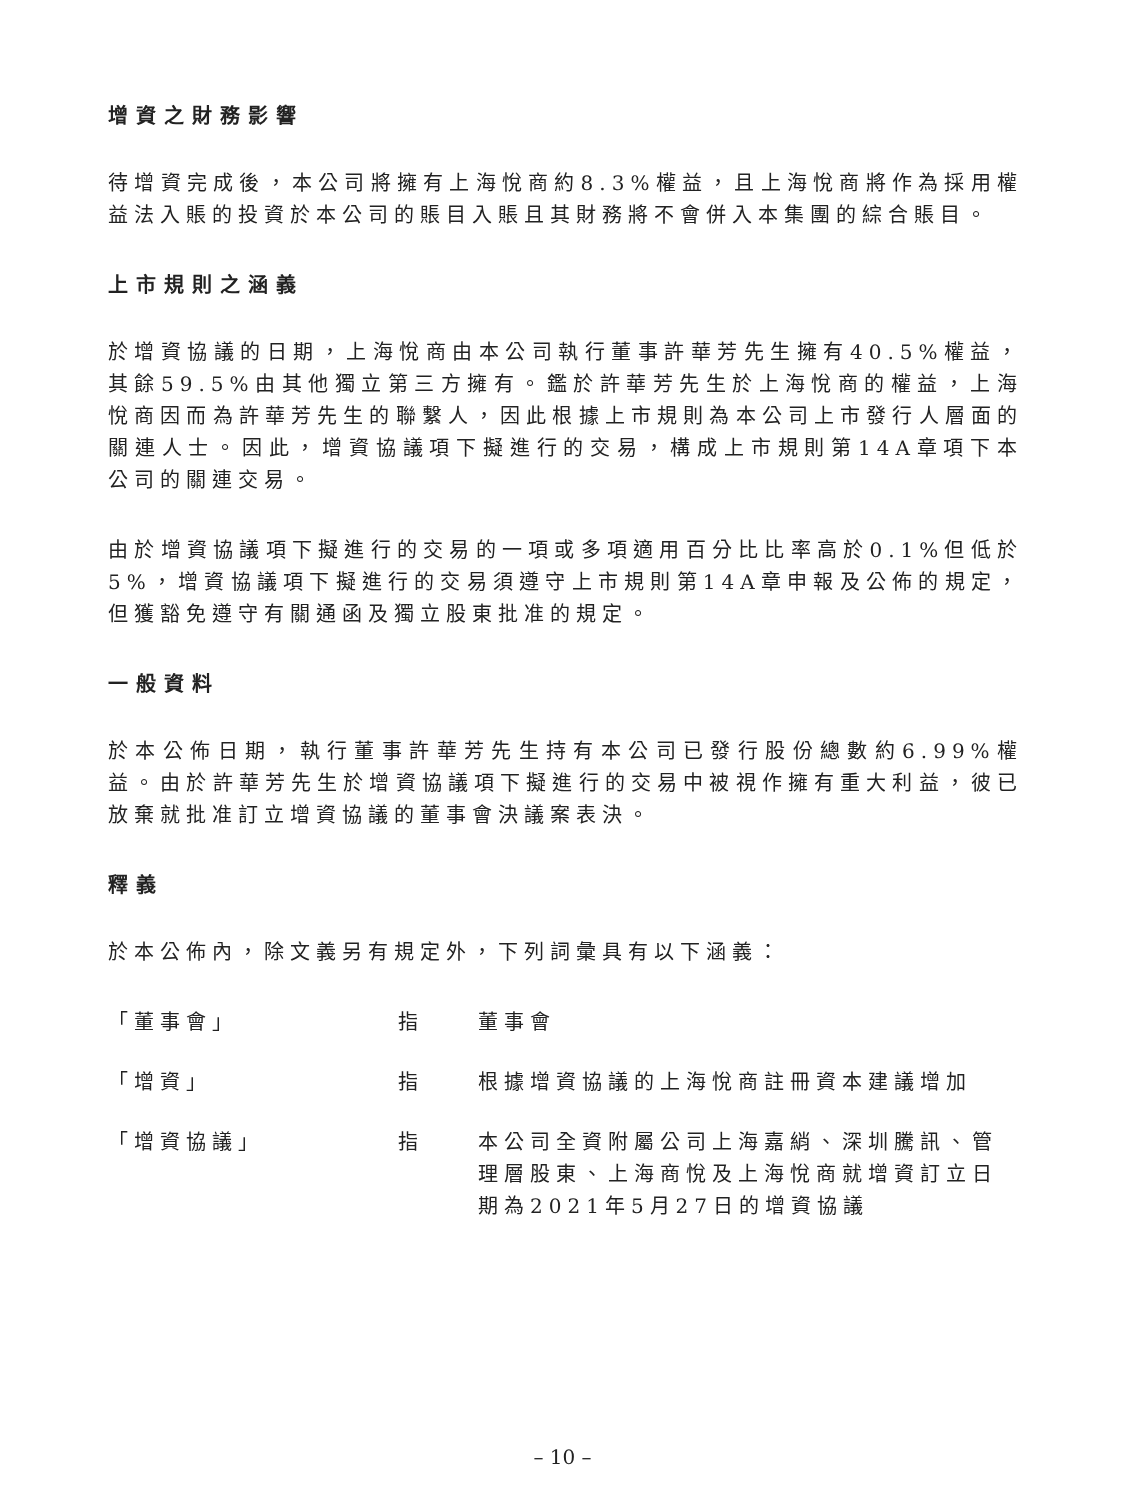增資之財務影響
待增資完成後，本公司將擁有上海悅商約8.3%權益，且上海悅商將作為採用權益法入賬的投資於本公司的賬目入賬且其財務將不會併入本集團的綜合賬目。
上市規則之涵義
於增資協議的日期，上海悅商由本公司執行董事許華芳先生擁有40.5%權益，其餘59.5%由其他獨立第三方擁有。鑑於許華芳先生於上海悅商的權益，上海悅商因而為許華芳先生的聯繫人，因此根據上市規則為本公司上市發行人層面的關連人士。因此，增資協議項下擬進行的交易，構成上市規則第14A章項下本公司的關連交易。
由於增資協議項下擬進行的交易的一項或多項適用百分比比率高於0.1%但低於5%，增資協議項下擬進行的交易須遵守上市規則第14A章申報及公佈的規定，但獲豁免遵守有關通函及獨立股東批准的規定。
一般資料
於本公佈日期，執行董事許華芳先生持有本公司已發行股份總數約6.99%權益。由於許華芳先生於增資協議項下擬進行的交易中被視作擁有重大利益，彼已放棄就批准訂立增資協議的董事會決議案表決。
釋義
於本公佈內，除文義另有規定外，下列詞彙具有以下涵義：
「董事會」 指 董事會
「增資」 指 根據增資協議的上海悅商註冊資本建議增加
「增資協議」 指 本公司全資附屬公司上海嘉綃、深圳騰訊、管理層股東、上海商悅及上海悅商就增資訂立日期為2021年5月27日的增資協議
– 10 –